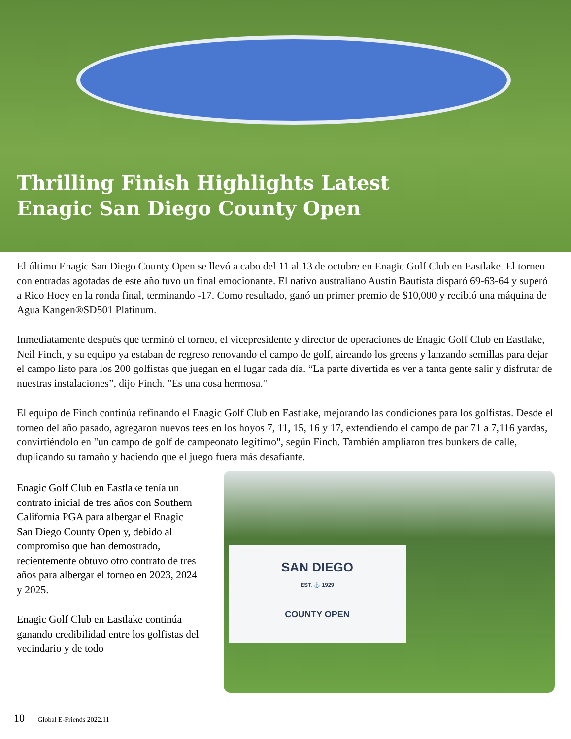Thrilling Finish Highlights Latest
Enagic San Diego County Open
El último Enagic San Diego County Open se llevó a cabo del 11 al 13 de octubre en Enagic Golf Club en Eastlake. El torneo con entradas agotadas de este año tuvo un final emocionante. El nativo australiano Austin Bautista disparó 69-63-64 y superó a Rico Hoey en la ronda final, terminando -17. Como resultado, ganó un primer premio de $10,000 y recibió una máquina de Agua Kangen®SD501 Platinum.
Inmediatamente después que terminó el torneo, el vicepresidente y director de operaciones de Enagic Golf Club en Eastlake, Neil Finch, y su equipo ya estaban de regreso renovando el campo de golf, aireando los greens y lanzando semillas para dejar el campo listo para los 200 golfistas que juegan en el lugar cada día. “La parte divertida es ver a tanta gente salir y disfrutar de nuestras instalaciones”, dijo Finch. "Es una cosa hermosa."
El equipo de Finch continúa refinando el Enagic Golf Club en Eastlake, mejorando las condiciones para los golfistas. Desde el torneo del año pasado, agregaron nuevos tees en los hoyos 7, 11, 15, 16 y 17, extendiendo el campo de par 71 a 7,116 yardas, convirtiéndolo en "un campo de golf de campeonato legítimo", según Finch. También ampliaron tres bunkers de calle, duplicando su tamaño y haciendo que el juego fuera más desafiante.
Enagic Golf Club en Eastlake tenía un contrato inicial de tres años con Southern California PGA para albergar el Enagic San Diego County Open y, debido al compromiso que han demostrado, recientemente obtuvo otro contrato de tres años para albergar el torneo en 2023, 2024 y 2025.
Enagic Golf Club en Eastlake continúa ganando credibilidad entre los golfistas del vecindario y de todo
SAN DIEGO
EST. ⚓ 1929
COUNTY OPEN
10 Global E-Friends 2022.11